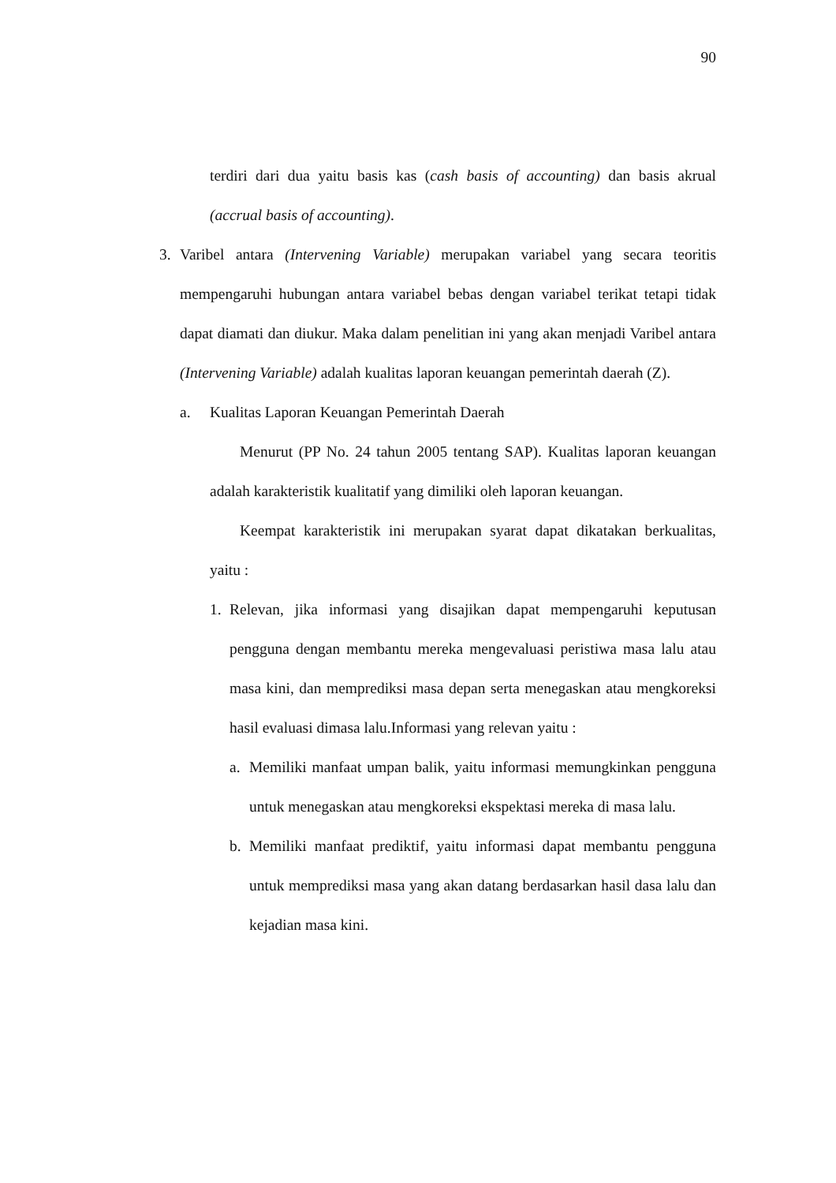90
terdiri dari dua yaitu basis kas (cash basis of accounting) dan basis akrual (accrual basis of accounting).
3. Varibel antara (Intervening Variable) merupakan variabel yang secara teoritis mempengaruhi hubungan antara variabel bebas dengan variabel terikat tetapi tidak dapat diamati dan diukur. Maka dalam penelitian ini yang akan menjadi Varibel antara (Intervening Variable) adalah kualitas laporan keuangan pemerintah daerah (Z).
a. Kualitas Laporan Keuangan Pemerintah Daerah
Menurut (PP No. 24 tahun 2005 tentang SAP). Kualitas laporan keuangan adalah karakteristik kualitatif yang dimiliki oleh laporan keuangan.
Keempat karakteristik ini merupakan syarat dapat dikatakan berkualitas, yaitu :
1. Relevan, jika informasi yang disajikan dapat mempengaruhi keputusan pengguna dengan membantu mereka mengevaluasi peristiwa masa lalu atau masa kini, dan memprediksi masa depan serta menegaskan atau mengkoreksi hasil evaluasi dimasa lalu.Informasi yang relevan yaitu :
a. Memiliki manfaat umpan balik, yaitu informasi memungkinkan pengguna untuk menegaskan atau mengkoreksi ekspektasi mereka di masa lalu.
b. Memiliki manfaat prediktif, yaitu informasi dapat membantu pengguna untuk memprediksi masa yang akan datang berdasarkan hasil dasa lalu dan kejadian masa kini.